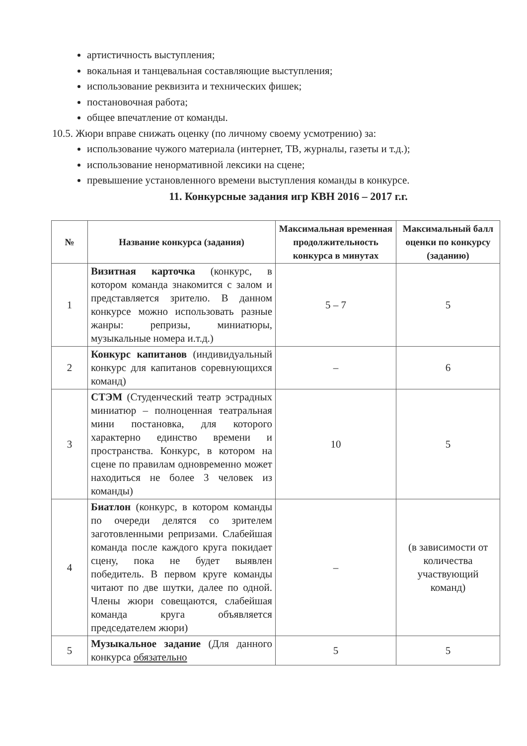артистичность выступления;
вокальная и танцевальная составляющие выступления;
использование реквизита и технических фишек;
постановочная работа;
общее впечатление от команды.
10.5. Жюри вправе снижать оценку (по личному своему усмотрению) за:
использование чужого материала (интернет, ТВ, журналы, газеты и т.д.);
использование ненормативной лексики на сцене;
превышение установленного времени выступления команды в конкурсе.
11. Конкурсные задания игр КВН 2016 – 2017 г.г.
| № | Название конкурса (задания) | Максимальная временная продолжительность конкурса в минутах | Максимальный балл оценки по конкурсу (заданию) |
| --- | --- | --- | --- |
| 1 | Визитная карточка (конкурс, в котором команда знакомится с залом и представляется зрителю. В данном конкурсе можно использовать разные жанры: репризы, миниатюры, музыкальные номера и.т.д.) | 5 – 7 | 5 |
| 2 | Конкурс капитанов (индивидуальный конкурс для капитанов соревнующихся команд) | – | 6 |
| 3 | СТЭМ (Студенческий театр эстрадных миниатюр – полноценная театральная мини постановка, для которого характерно единство времени и пространства. Конкурс, в котором на сцене по правилам одновременно может находиться не более 3 человек из команды) | 10 | 5 |
| 4 | Биатлон (конкурс, в котором команды по очереди делятся со зрителем заготовленными репризами. Слабейшая команда после каждого круга покидает сцену, пока не будет выявлен победитель. В первом круге команды читают по две шутки, далее по одной. Члены жюри совещаются, слабейшая команда круга объявляется председателем жюри) | – | (в зависимости от количества участвующий команд) |
| 5 | Музыкальное задание (Для данного конкурса обязательно | 5 | 5 |